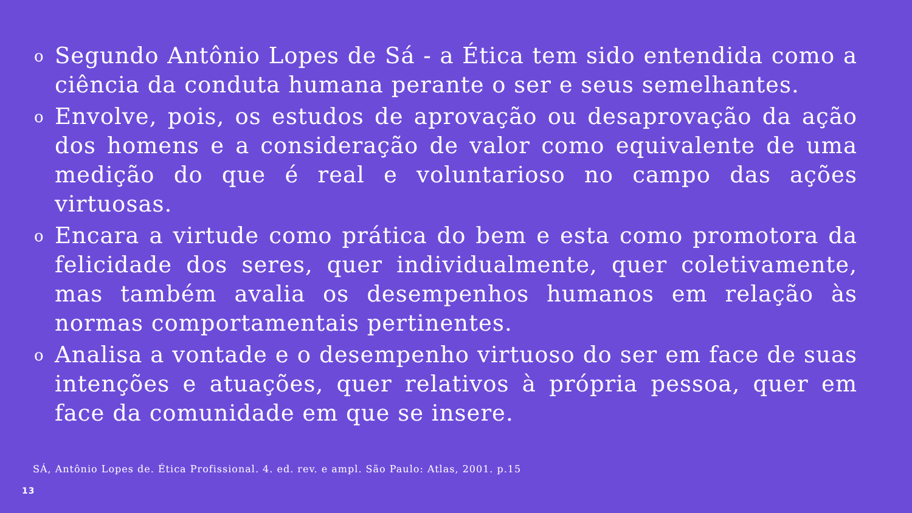o Segundo Antônio Lopes de Sá - a Ética tem sido entendida como a ciência da conduta humana perante o ser e seus semelhantes.
o Envolve, pois, os estudos de aprovação ou desaprovação da ação dos homens e a consideração de valor como equivalente de uma medição do que é real e voluntarioso no campo das ações virtuosas.
o Encara a virtude como prática do bem e esta como promotora da felicidade dos seres, quer individualmente, quer coletivamente, mas também avalia os desempenhos humanos em relação às normas comportamentais pertinentes.
o Analisa a vontade e o desempenho virtuoso do ser em face de suas intenções e atuações, quer relativos à própria pessoa, quer em face da comunidade em que se insere.
SÁ, Antônio Lopes de. Ética Profissional. 4. ed. rev. e ampl. São Paulo: Atlas, 2001. p.15
13